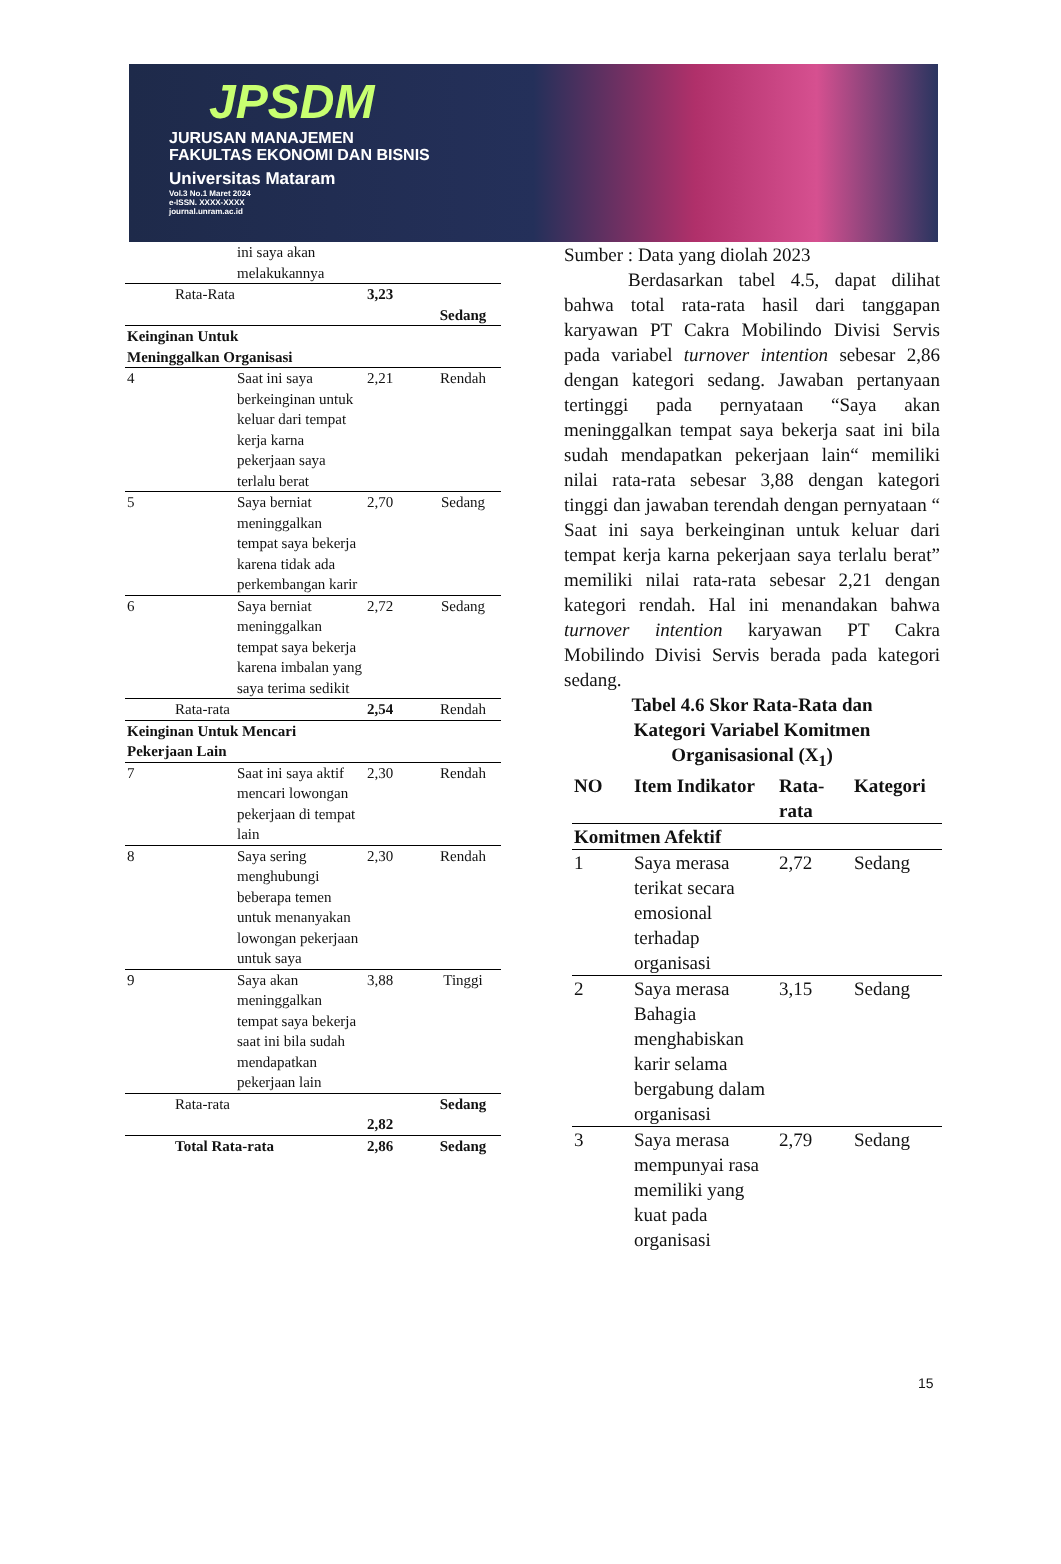JPSDM
JURUSAN MANAJEMEN
FAKULTAS EKONOMI DAN BISNIS
Universitas Mataram
Vol.3 No.1 Maret 2024
e-ISSN. XXXX-XXXX
journal.unram.ac.id
| | ini saya akan melakukannya | | |
| Rata-Rata | | 3,23 | Sedang |
| Keinginan Untuk Meninggalkan Organisasi | | | |
| 4 | Saat ini saya berkeinginan untuk keluar dari tempat kerja karna pekerjaan saya terlalu berat | 2,21 | Rendah |
| 5 | Saya berniat meninggalkan tempat saya bekerja karena tidak ada perkembangan karir | 2,70 | Sedang |
| 6 | Saya berniat meninggalkan tempat saya bekerja karena imbalan yang saya terima sedikit | 2,72 | Sedang |
| Rata-rata | | 2,54 | Rendah |
| Keinginan Untuk Mencari Pekerjaan Lain | | | |
| 7 | Saat ini saya aktif mencari lowongan pekerjaan di tempat lain | 2,30 | Rendah |
| 8 | Saya sering menghubungi beberapa temen untuk menanyakan lowongan pekerjaan untuk saya | 2,30 | Rendah |
| 9 | Saya akan meninggalkan tempat saya bekerja saat ini bila sudah mendapatkan pekerjaan lain | 3,88 | Tinggi |
| Rata-rata | | 2,82 | Sedang |
| Total Rata-rata | | 2,86 | Sedang |
Sumber : Data yang diolah 2023
Berdasarkan tabel 4.5, dapat dilihat bahwa total rata-rata hasil dari tanggapan karyawan PT Cakra Mobilindo Divisi Servis pada variabel turnover intention sebesar 2,86 dengan kategori sedang. Jawaban pertanyaan tertinggi pada pernyataan “Saya akan meninggalkan tempat saya bekerja saat ini bila sudah mendapatkan pekerjaan lain“ memiliki nilai rata-rata sebesar 3,88 dengan kategori tinggi dan jawaban terendah dengan pernyataan “ Saat ini saya berkeinginan untuk keluar dari tempat kerja karna pekerjaan saya terlalu berat” memiliki nilai rata-rata sebesar 2,21 dengan kategori rendah. Hal ini menandakan bahwa turnover intention karyawan PT Cakra Mobilindo Divisi Servis berada pada kategori sedang.
Tabel 4.6 Skor Rata-Rata dan
Kategori Variabel Komitmen
Organisasional (X<sub>1</sub>)
| NO | Item Indikator | Rata-rata | Kategori |
| --- | --- | --- | --- |
| Komitmen Afektif | | | |
| 1 | Saya merasa terikat secara emosional terhadap organisasi | 2,72 | Sedang |
| 2 | Saya merasa Bahagia menghabiskan karir selama bergabung dalam organisasi | 3,15 | Sedang |
| 3 | Saya merasa mempunyai rasa memiliki yang kuat pada organisasi | 2,79 | Sedang |
15